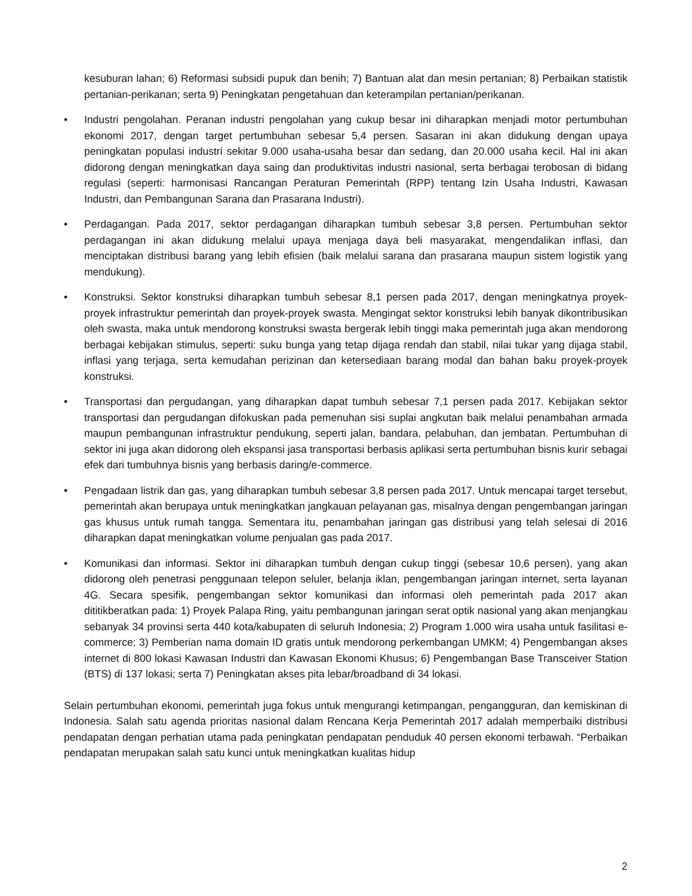kesuburan lahan; 6) Reformasi subsidi pupuk dan benih; 7) Bantuan alat dan mesin pertanian; 8) Perbaikan statistik pertanian-perikanan; serta 9) Peningkatan pengetahuan dan keterampilan pertanian/perikanan.
• Industri pengolahan. Peranan industri pengolahan yang cukup besar ini diharapkan menjadi motor pertumbuhan ekonomi 2017, dengan target pertumbuhan sebesar 5,4 persen. Sasaran ini akan didukung dengan upaya peningkatan populasi industri sekitar 9.000 usaha-usaha besar dan sedang, dan 20.000 usaha kecil. Hal ini akan didorong dengan meningkatkan daya saing dan produktivitas industri nasional, serta berbagai terobosan di bidang regulasi (seperti: harmonisasi Rancangan Peraturan Pemerintah (RPP) tentang Izin Usaha Industri, Kawasan Industri, dan Pembangunan Sarana dan Prasarana Industri).
• Perdagangan. Pada 2017, sektor perdagangan diharapkan tumbuh sebesar 3,8 persen. Pertumbuhan sektor perdagangan ini akan didukung melalui upaya menjaga daya beli masyarakat, mengendalikan inflasi, dan menciptakan distribusi barang yang lebih efisien (baik melalui sarana dan prasarana maupun sistem logistik yang mendukung).
• Konstruksi. Sektor konstruksi diharapkan tumbuh sebesar 8,1 persen pada 2017, dengan meningkatnya proyek-proyek infrastruktur pemerintah dan proyek-proyek swasta. Mengingat sektor konstruksi lebih banyak dikontribusikan oleh swasta, maka untuk mendorong konstruksi swasta bergerak lebih tinggi maka pemerintah juga akan mendorong berbagai kebijakan stimulus, seperti: suku bunga yang tetap dijaga rendah dan stabil, nilai tukar yang dijaga stabil, inflasi yang terjaga, serta kemudahan perizinan dan ketersediaan barang modal dan bahan baku proyek-proyek konstruksi.
• Transportasi dan pergudangan, yang diharapkan dapat tumbuh sebesar 7,1 persen pada 2017. Kebijakan sektor transportasi dan pergudangan difokuskan pada pemenuhan sisi suplai angkutan baik melalui penambahan armada maupun pembangunan infrastruktur pendukung, seperti jalan, bandara, pelabuhan, dan jembatan. Pertumbuhan di sektor ini juga akan didorong oleh ekspansi jasa transportasi berbasis aplikasi serta pertumbuhan bisnis kurir sebagai efek dari tumbuhnya bisnis yang berbasis daring/e-commerce.
• Pengadaan listrik dan gas, yang diharapkan tumbuh sebesar 3,8 persen pada 2017. Untuk mencapai target tersebut, pemerintah akan berupaya untuk meningkatkan jangkauan pelayanan gas, misalnya dengan pengembangan jaringan gas khusus untuk rumah tangga. Sementara itu, penambahan jaringan gas distribusi yang telah selesai di 2016 diharapkan dapat meningkatkan volume penjualan gas pada 2017.
• Komunikasi dan informasi. Sektor ini diharapkan tumbuh dengan cukup tinggi (sebesar 10,6 persen), yang akan didorong oleh penetrasi penggunaan telepon seluler, belanja iklan, pengembangan jaringan internet, serta layanan 4G. Secara spesifik, pengembangan sektor komunikasi dan informasi oleh pemerintah pada 2017 akan dititikberatkan pada: 1) Proyek Palapa Ring, yaitu pembangunan jaringan serat optik nasional yang akan menjangkau sebanyak 34 provinsi serta 440 kota/kabupaten di seluruh Indonesia; 2) Program 1.000 wira usaha untuk fasilitasi e-commerce; 3) Pemberian nama domain ID gratis untuk mendorong perkembangan UMKM; 4) Pengembangan akses internet di 800 lokasi Kawasan Industri dan Kawasan Ekonomi Khusus; 6) Pengembangan Base Transceiver Station (BTS) di 137 lokasi; serta 7) Peningkatan akses pita lebar/broadband di 34 lokasi.
Selain pertumbuhan ekonomi, pemerintah juga fokus untuk mengurangi ketimpangan, pengangguran, dan kemiskinan di Indonesia. Salah satu agenda prioritas nasional dalam Rencana Kerja Pemerintah 2017 adalah memperbaiki distribusi pendapatan dengan perhatian utama pada peningkatan pendapatan penduduk 40 persen ekonomi terbawah. “Perbaikan pendapatan merupakan salah satu kunci untuk meningkatkan kualitas hidup
2